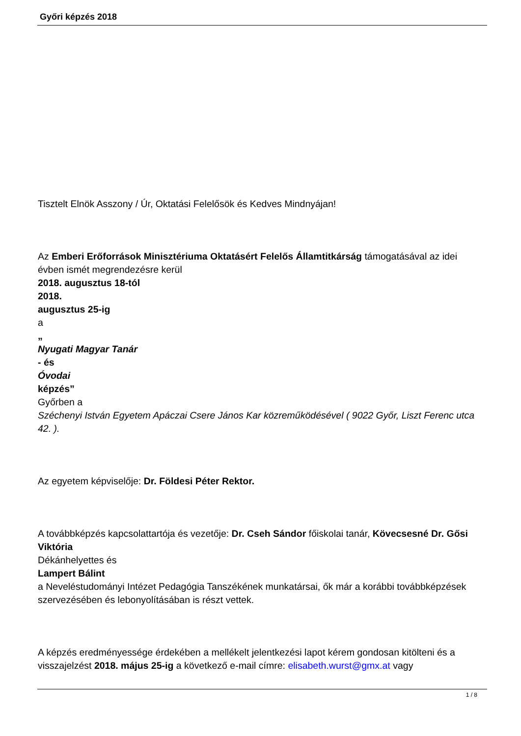Győri képzés 2018
Tisztelt Elnök Asszony / Úr, Oktatási Felelősök és Kedves Mindnyájan!
Az Emberi Erőforrások Minisztériuma Oktatásért Felelős Államtitkárság támogatásával az idei évben ismét megrendezésre kerül
2018. augusztus 18-tól
2018.
augusztus 25-ig
a
„
Nyugati Magyar Tanár
- és
Óvodai
képzés”
Győrben a
Széchenyi István Egyetem Apáczai Csere János Kar közreműködésével ( 9022 Győr, Liszt Ferenc utca 42. ).
Az egyetem képviselője: Dr. Földesi Péter Rektor.
A továbbképzés kapcsolattartója és vezetője: Dr. Cseh Sándor főiskolai tanár, Kövecsesné Dr. Gősi Viktória
Dékánhelyettes és
Lampert Bálint
a Neveléstudományi Intézet Pedagógia Tanszékének munkatársai, ők már a korábbi továbbképzések szervezésében és lebonyolításában is részt vettek.
A képzés eredményessége érdekében a mellékelt jelentkezési lapot kérem gondosan kitölteni és a visszajelzést 2018. május 25-ig a következő e-mail címre: elisabeth.wurst@gmx.at vagy
1 / 8